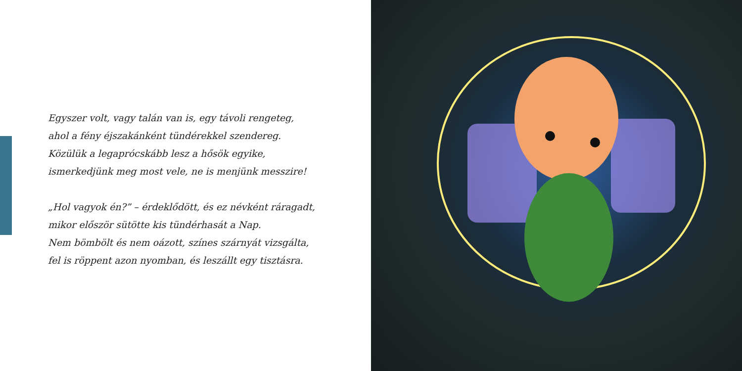Egyszer volt, vagy talán van is, egy távoli rengeteg,
ahol a fény éjszakánként tündérekkel szendereg.
Közülük a legaprócskább lesz a hősök egyike,
ismerkedjünk meg most vele, ne is menjünk messzire!
„Hol vagyok én?” – érdeklődött, és ez névként ráragadt,
mikor először sütötte kis tündérhasát a Nap.
Nem bömbölt és nem oázott, színes szárnyát vizsgálta,
fel is röppent azon nyomban, és leszállt egy tisztásra.